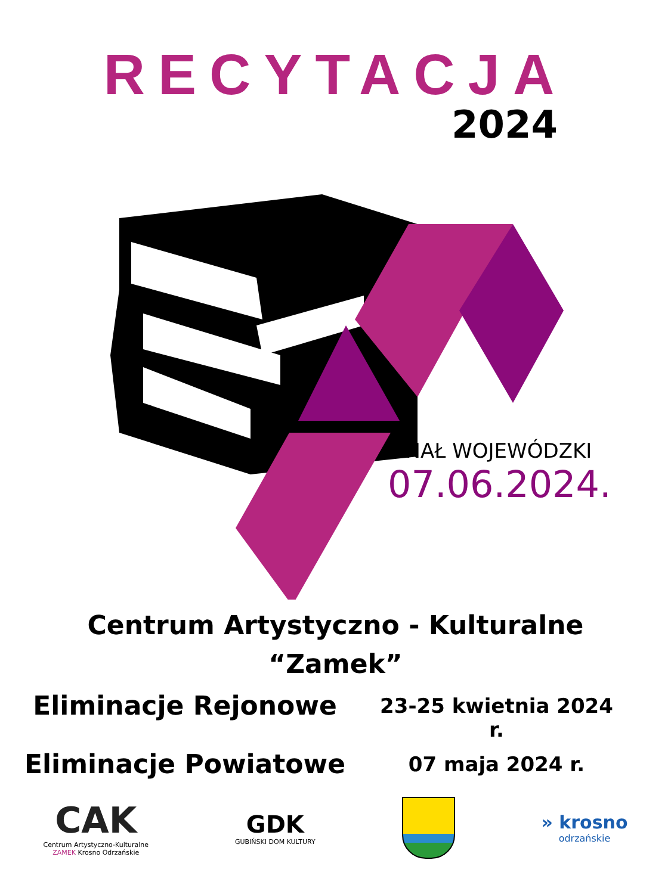RECYTACJA
2024
FINAŁ WOJEWÓDZKI
07.06.2024.
Centrum Artystyczno - Kulturalne
“Zamek”
Eliminacje Rejonowe
23-25 kwietnia 2024 r.
Eliminacje Powiatowe
07 maja 2024 r.
CAK
Centrum Artystyczno-Kulturalne
ZAMEK Krosno Odrzańskie
GDK
GUBIŃSKI DOM KULTURY
» krosno
odrzańskie